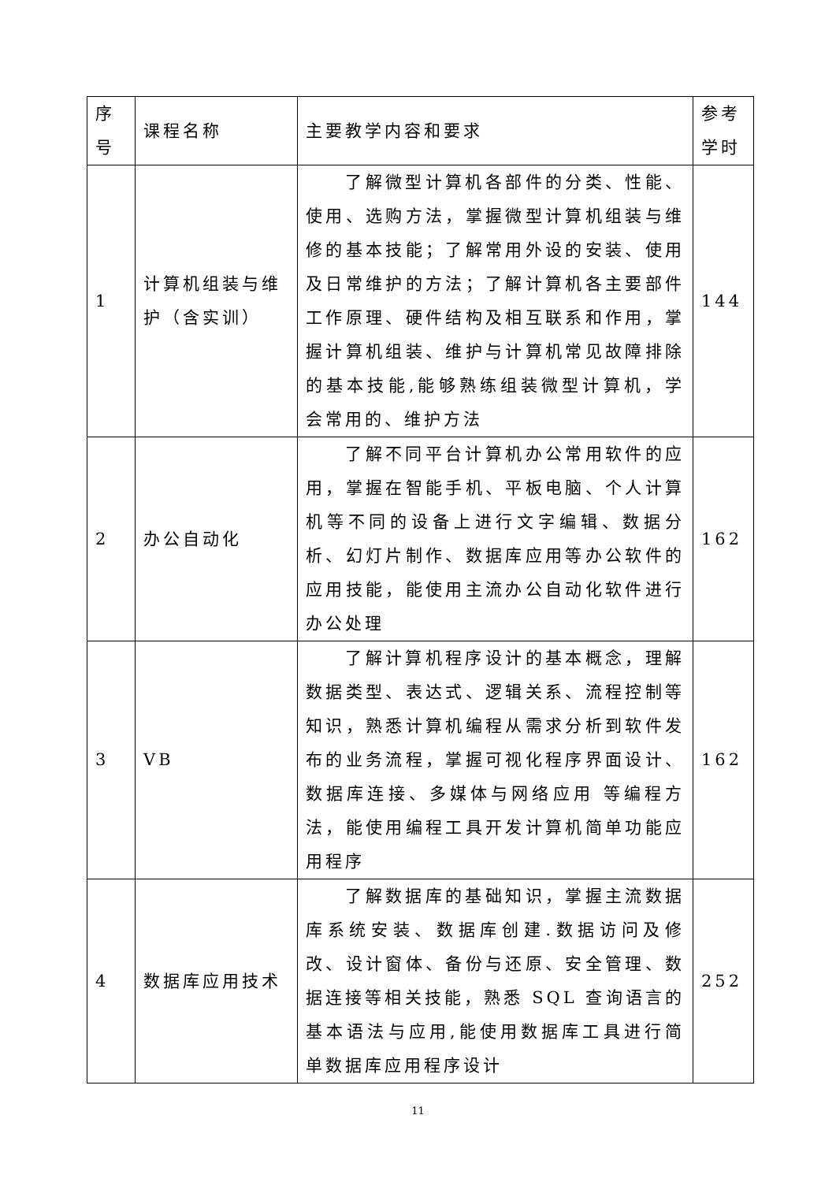| 序 号 | 课程名称 | 主要教学内容和要求 | 参考 学时 |
| 1 | 计算机组装与维护（含实训） | 了解微型计算机各部件的分类、性能、使用、选购方法，掌握微型计算机组装与维修的基本技能；了解常用外设的安装、使用及日常维护的方法；了解计算机各主要部件工作原理、硬件结构及相互联系和作用，掌握计算机组装、维护与计算机常见故障排除的基本技能,能够熟练组装微型计算机，学会常用的、维护方法 | 144 |
| 2 | 办公自动化 | 了解不同平台计算机办公常用软件的应用，掌握在智能手机、平板电脑、个人计算机等不同的设备上进行文字编辑、数据分析、幻灯片制作、数据库应用等办公软件的应用技能，能使用主流办公自动化软件进行办公处理 | 162 |
| 3 | VB | 了解计算机程序设计的基本概念，理解数据类型、表达式、逻辑关系、流程控制等知识，熟悉计算机编程从需求分析到软件发布的业务流程，掌握可视化程序界面设计、数据库连接、多媒体与网络应用 等编程方法，能使用编程工具开发计算机简单功能应用程序 | 162 |
| 4 | 数据库应用技术 | 了解数据库的基础知识，掌握主流数据库系统安装、数据库创建.数据访问及修改、设计窗体、备份与还原、安全管理、数据连接等相关技能，熟悉 SQL 查询语言的基本语法与应用,能使用数据库工具进行简单数据库应用程序设计 | 252 |
11